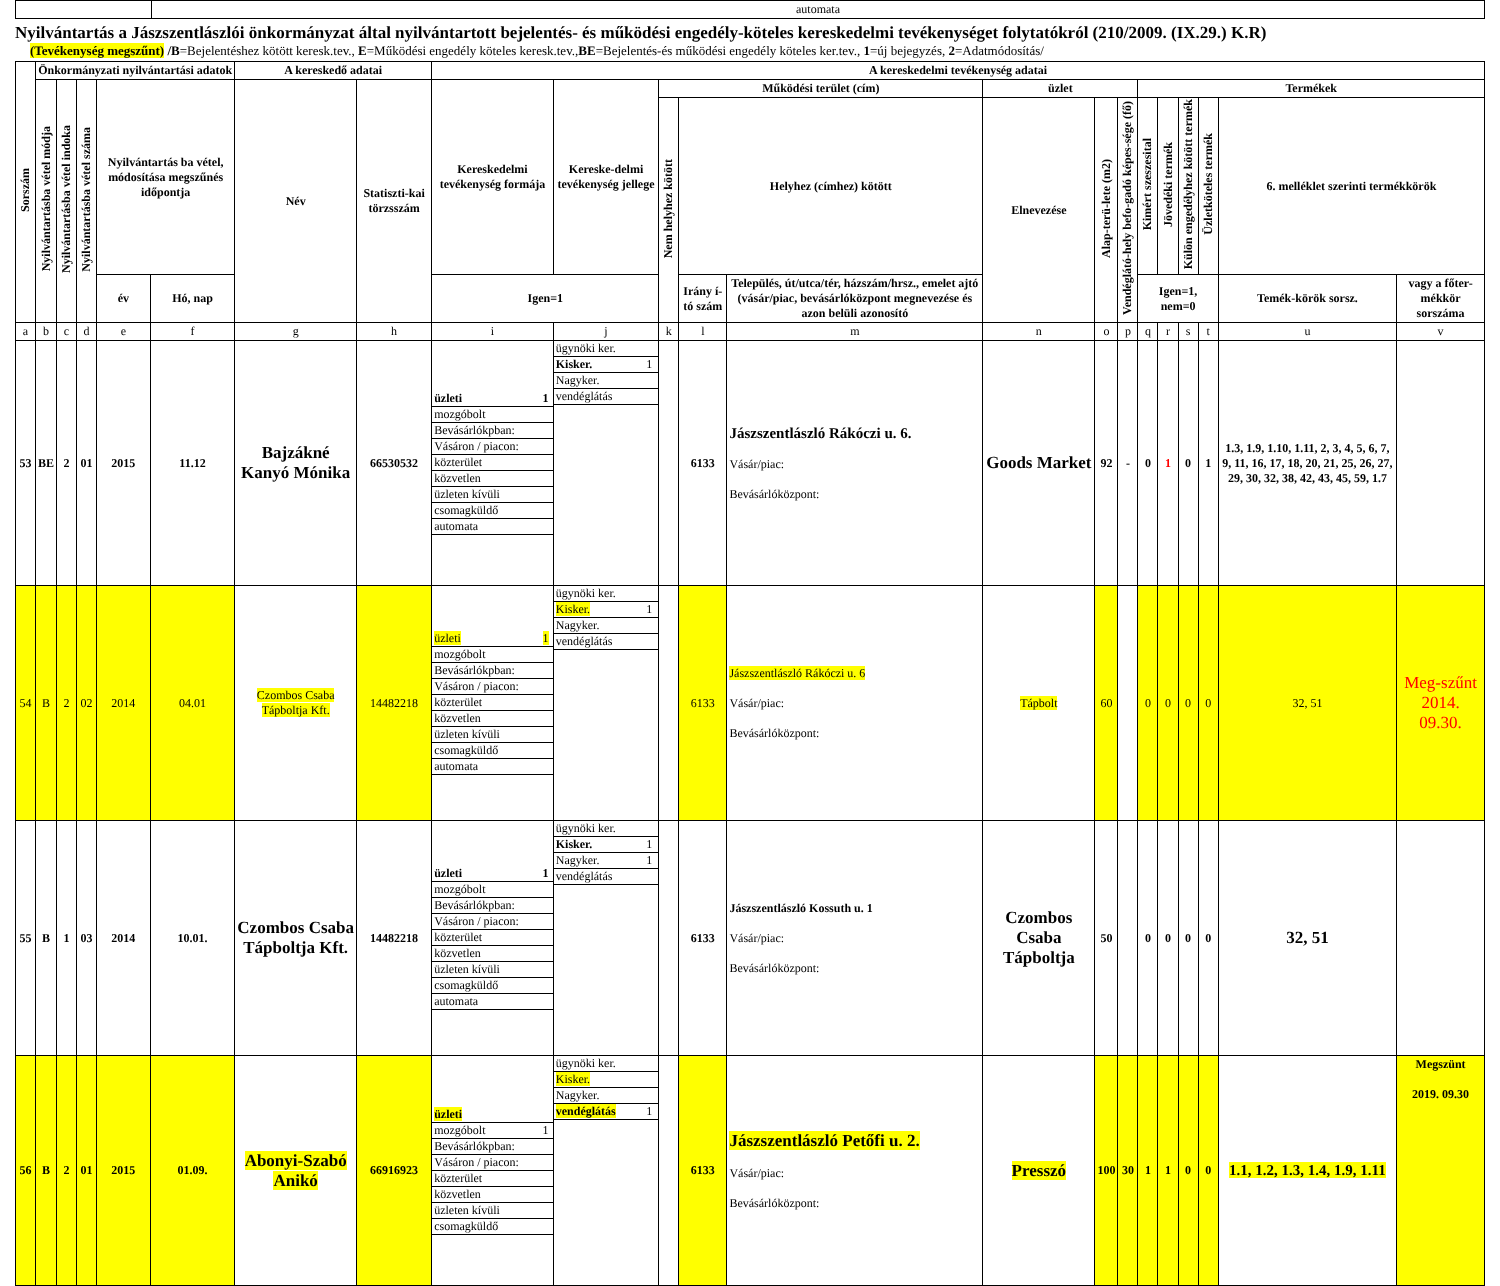| | automata |
Nyilvántartás a Jászszentlászlói önkormányzat által nyilvántartott bejelentés- és működési engedély-köteles kereskedelmi tevékenységet folytatókról (210/2009. (IX.29.) K.R)
(Tevékenység megszűnt) /B=Bejelentéshez kötött keresk.tev., E=Működési engedély köteles keresk.tev.,BE=Bejelentés-és működési engedély köteles ker.tev., 1=új bejegyzés, 2=Adatmódosítás/
| Sorszám | Önkormányzati nyilvántartási adatok | | | | | A kereskedő adatai | | A kereskedelmi tevékenység adatai | | | | | | | | | | | | | |
| --- | --- | --- | --- | --- | --- | --- | --- | --- | --- | --- | --- | --- | --- | --- | --- | --- | --- | --- | --- | --- | --- |
| | Nyilvántartásba vétel módja | Nyilvántartásba vétel indoka | Nyilvántartásba vétel száma | Nyilvántartás ba vétel, módosítása megszűnés időpontja | | Név | Statiszti-kai törzsszám | Kereskedelmi tevékenység formája | Kereske-delmi tevékenység jellege | Működési terület (cím) | | | üzlet | | | Termékek | | | | | |
| | | | | | | | | | | Nem helyhez kötött | Helyhez (címhez) kötött | | Elnevezése | Alap-terü-lete (m2) | Vendéglátó-hely befo-gadó képes-sége (fő) | Kimért szeszesital | Jövedéki termék | Külön engedélyhez kötött termék | Üzletköteles termék | 6. melléklet szerinti termékkörök | |
| | | | | év | Hó, nap | | | Igen=1 | | | Irány í-tó szám | Település, út/utca/tér, házszám/hrsz., emelet ajtó (vásár/piac, bevásárlóközpont megnevezése és azon belüli azonosító | | | | Igen=1, nem=0 | | | | Temék-körök sorsz. | vagy a főter-mékkör sorszáma |
| a | b | c | d | e | f | g | h | i | j | k | l | m | n | o | p | q | r | s | t | u | v |
| 53 | BE | 2 | 01 | 2015 | 11.12 | Bajzákné Kanyó Mónika | 66530532 | / üzleti / 1 / / mozgóbolt / / / Bevásárlókpban: / / / Vásáron / piacon: / / / közterület / / / közvetlen / / / üzleten kívüli / / / csomagküldő / / / automata / / | / ügynöki ker. / / / Kisker. / 1 / / Nagyker. / / / vendéglátás / / | | 6133 | Jászszentlászló Rákóczi u. 6. Vásár/piac: Bevásárlóközpont: | Goods Market | 92 | - | 0 | 1 | 0 | 1 | 1.3, 1.9, 1.10, 1.11, 2, 3, 4, 5, 6, 7, 9, 11, 16, 17, 18, 20, 21, 25, 26, 27, 29, 30, 32, 38, 42, 43, 45, 59, 1.7 | |
| 54 | B | 2 | 02 | 2014 | 04.01 | Czombos Csaba Tápboltja Kft. | 14482218 | / üzleti / 1 / / mozgóbolt / / / Bevásárlókpban: / / / Vásáron / piacon: / / / közterület / / / közvetlen / / / üzleten kívüli / / / csomagküldő / / / automata / / | / ügynöki ker. / / / Kisker. / 1 / / Nagyker. / / / vendéglátás / / | | 6133 | Jászszentlászló Rákóczi u. 6 Vásár/piac: Bevásárlóközpont: | Tápbolt | 60 | | 0 | 0 | 0 | 0 | 32, 51 | Meg-szűnt 2014. 09.30. |
| 55 | B | 1 | 03 | 2014 | 10.01. | Czombos Csaba Tápboltja Kft. | 14482218 | / üzleti / 1 / / mozgóbolt / / / Bevásárlókpban: / / / Vásáron / piacon: / / / közterület / / / közvetlen / / / üzleten kívüli / / / csomagküldő / / / automata / / | / ügynöki ker. / / / Kisker. / 1 / / Nagyker. / 1 / / vendéglátás / / | | 6133 | Jászszentlászló Kossuth u. 1 Vásár/piac: Bevásárlóközpont: | Czombos Csaba Tápboltja | 50 | | 0 | 0 | 0 | 0 | 32, 51 | |
| 56 | B | 2 | 01 | 2015 | 01.09. | Abonyi-Szabó Anikó | 66916923 | / üzleti / / / mozgóbolt / 1 / / Bevásárlókpban: / / / Vásáron / piacon: / / / közterület / / / közvetlen / / / üzleten kívüli / / / csomagküldő / / | / ügynöki ker. / / / Kisker. / / / Nagyker. / / / vendéglátás / 1 / | | 6133 | Jászszentlászló Petőfi u. 2. Vásár/piac: Bevásárlóközpont: | Presszó | 100 | 30 | 1 | 1 | 0 | 0 | 1.1, 1.2, 1.3, 1.4, 1.9, 1.11 | Megszünt 2019. 09.30 |